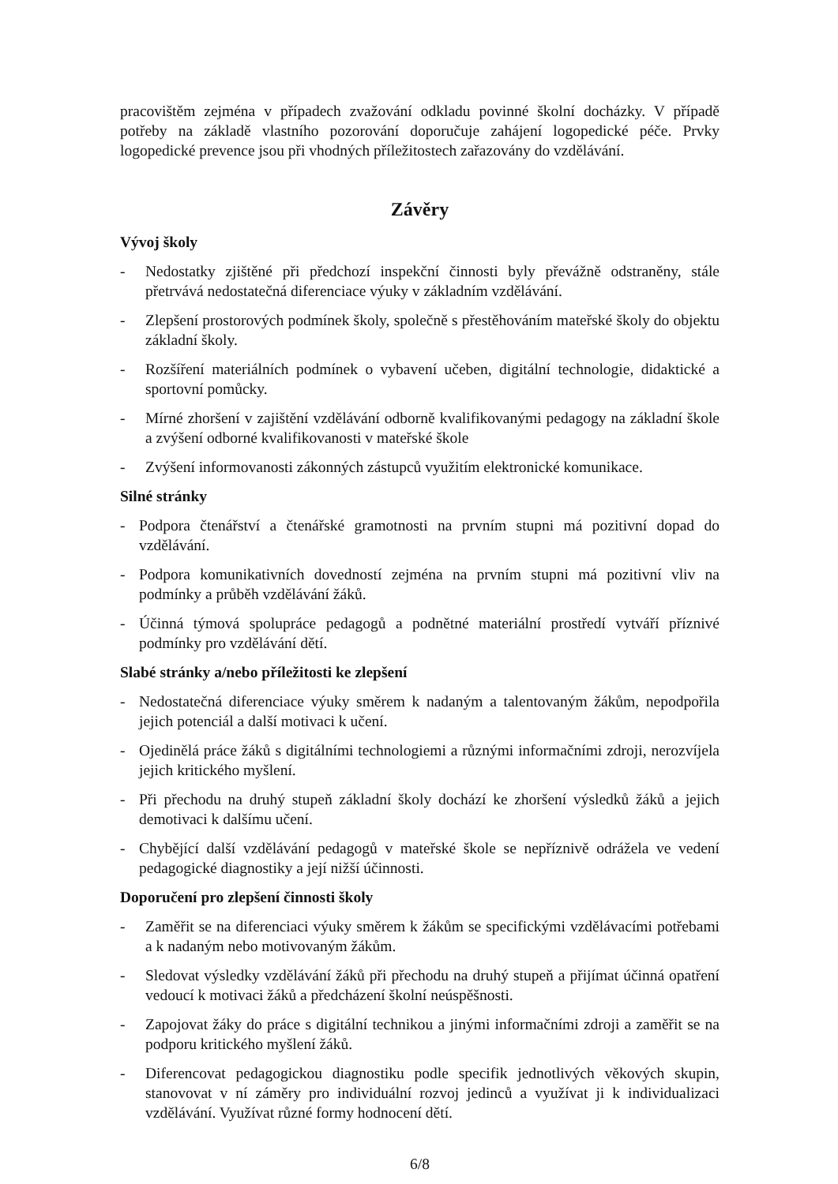pracovištěm zejména v případech zvažování odkladu povinné školní docházky. V případě potřeby na základě vlastního pozorování doporučuje zahájení logopedické péče. Prvky logopedické prevence jsou při vhodných příležitostech zařazovány do vzdělávání.
Závěry
Vývoj školy
- Nedostatky zjištěné při předchozí inspekční činnosti byly převážně odstraněny, stále přetrvává nedostatečná diferenciace výuky v základním vzdělávání.
- Zlepšení prostorových podmínek školy, společně s přestěhováním mateřské školy do objektu základní školy.
- Rozšíření materiálních podmínek o vybavení učeben, digitální technologie, didaktické a sportovní pomůcky.
- Mírné zhoršení v zajištění vzdělávání odborně kvalifikovanými pedagogy na základní škole a zvýšení odborné kvalifikovanosti v mateřské škole
- Zvýšení informovanosti zákonných zástupců využitím elektronické komunikace.
Silné stránky
- Podpora čtenářství a čtenářské gramotnosti na prvním stupni má pozitivní dopad do vzdělávání.
- Podpora komunikativních dovedností zejména na prvním stupni má pozitivní vliv na podmínky a průběh vzdělávání žáků.
- Účinná týmová spolupráce pedagogů a podnětné materiální prostředí vytváří příznivé podmínky pro vzdělávání dětí.
Slabé stránky a/nebo příležitosti ke zlepšení
- Nedostatečná diferenciace výuky směrem k nadaným a talentovaným žákům, nepodpořila jejich potenciál a další motivaci k učení.
- Ojedinělá práce žáků s digitálními technologiemi a různými informačními zdroji, nerozvíjela jejich kritického myšlení.
- Při přechodu na druhý stupeň základní školy dochází ke zhoršení výsledků žáků a jejich demotivaci k dalšímu učení.
- Chybějící další vzdělávání pedagogů v mateřské škole se nepříznivě odrážela ve vedení pedagogické diagnostiky a její nižší účinnosti.
Doporučení pro zlepšení činnosti školy
- Zaměřit se na diferenciaci výuky směrem k žákům se specifickými vzdělávacími potřebami a k nadaným nebo motivovaným žákům.
- Sledovat výsledky vzdělávání žáků při přechodu na druhý stupeň a přijímat účinná opatření vedoucí k motivaci žáků a předcházení školní neúspěšnosti.
- Zapojovat žáky do práce s digitální technikou a jinými informačními zdroji a zaměřit se na podporu kritického myšlení žáků.
- Diferencovat pedagogickou diagnostiku podle specifik jednotlivých věkových skupin, stanovovat v ní záměry pro individuální rozvoj jedinců a využívat ji k individualizaci vzdělávání. Využívat různé formy hodnocení dětí.
6/8